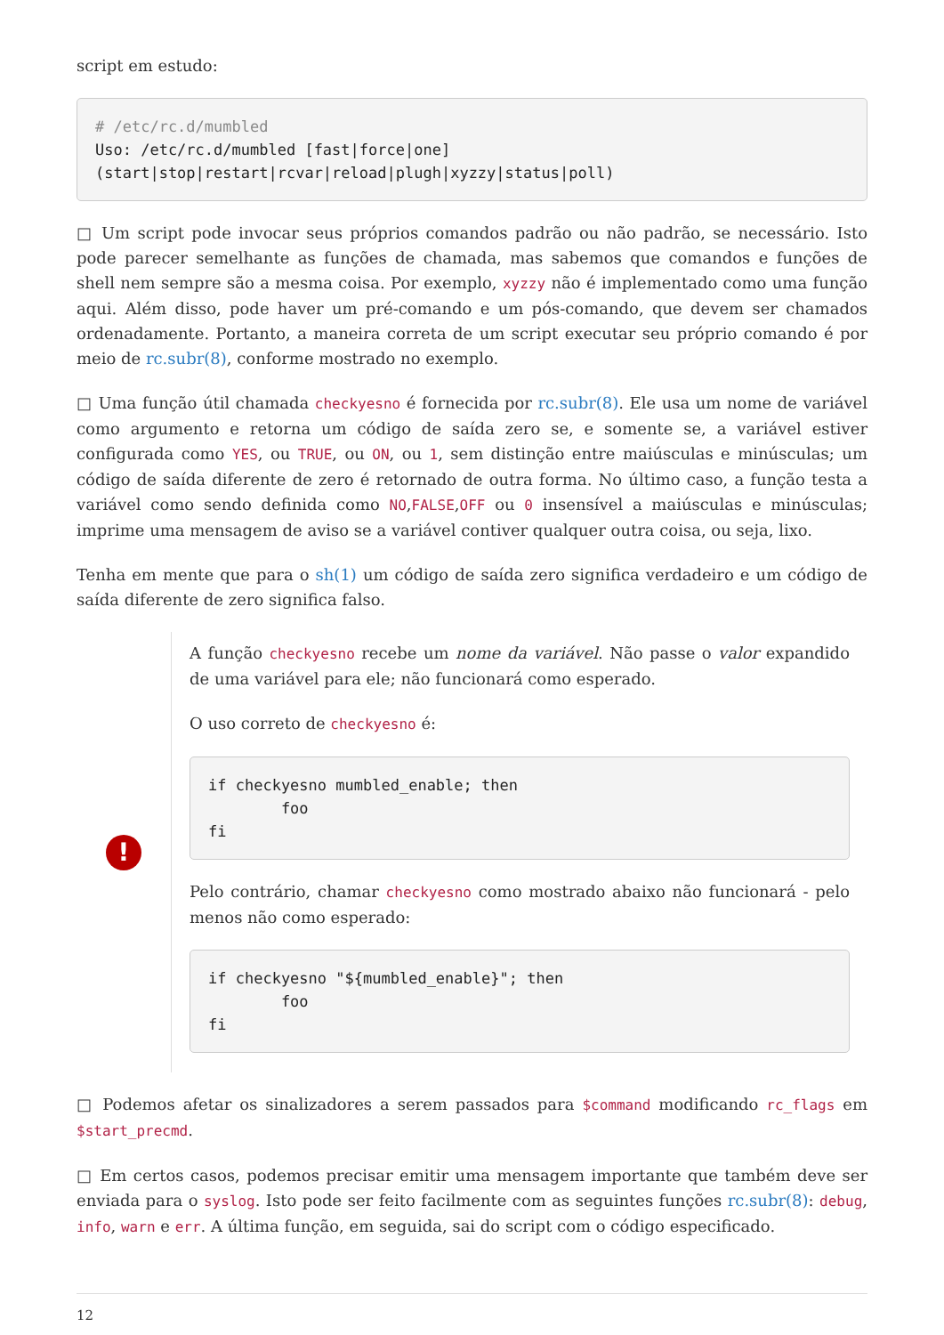script em estudo:
# /etc/rc.d/mumbled
Uso: /etc/rc.d/mumbled [fast|force|one]
(start|stop|restart|rcvar|reload|plugh|xyzzy|status|poll)
□ Um script pode invocar seus próprios comandos padrão ou não padrão, se necessário. Isto pode parecer semelhante as funções de chamada, mas sabemos que comandos e funções de shell nem sempre são a mesma coisa. Por exemplo, xyzzy não é implementado como uma função aqui. Além disso, pode haver um pré-comando e um pós-comando, que devem ser chamados ordenadamente. Portanto, a maneira correta de um script executar seu próprio comando é por meio de rc.subr(8), conforme mostrado no exemplo.
□ Uma função útil chamada checkyesno é fornecida por rc.subr(8). Ele usa um nome de variável como argumento e retorna um código de saída zero se, e somente se, a variável estiver configurada como YES, ou TRUE, ou ON, ou 1, sem distinção entre maiúsculas e minúsculas; um código de saída diferente de zero é retornado de outra forma. No último caso, a função testa a variável como sendo definida como NO,FALSE,OFF ou 0 insensível a maiúsculas e minúsculas; imprime uma mensagem de aviso se a variável contiver qualquer outra coisa, ou seja, lixo.
Tenha em mente que para o sh(1) um código de saída zero significa verdadeiro e um código de saída diferente de zero significa falso.
!
A função checkyesno recebe um nome da variável. Não passe o valor expandido de uma variável para ele; não funcionará como esperado.
O uso correto de checkyesno é:
if checkyesno mumbled_enable; then
        foo
fi
Pelo contrário, chamar checkyesno como mostrado abaixo não funcionará - pelo menos não como esperado:
if checkyesno "${mumbled_enable}"; then
        foo
fi
□ Podemos afetar os sinalizadores a serem passados para $command modificando rc_flags em $start_precmd.
□ Em certos casos, podemos precisar emitir uma mensagem importante que também deve ser enviada para o syslog. Isto pode ser feito facilmente com as seguintes funções rc.subr(8): debug, info, warn e err. A última função, em seguida, sai do script com o código especificado.
12